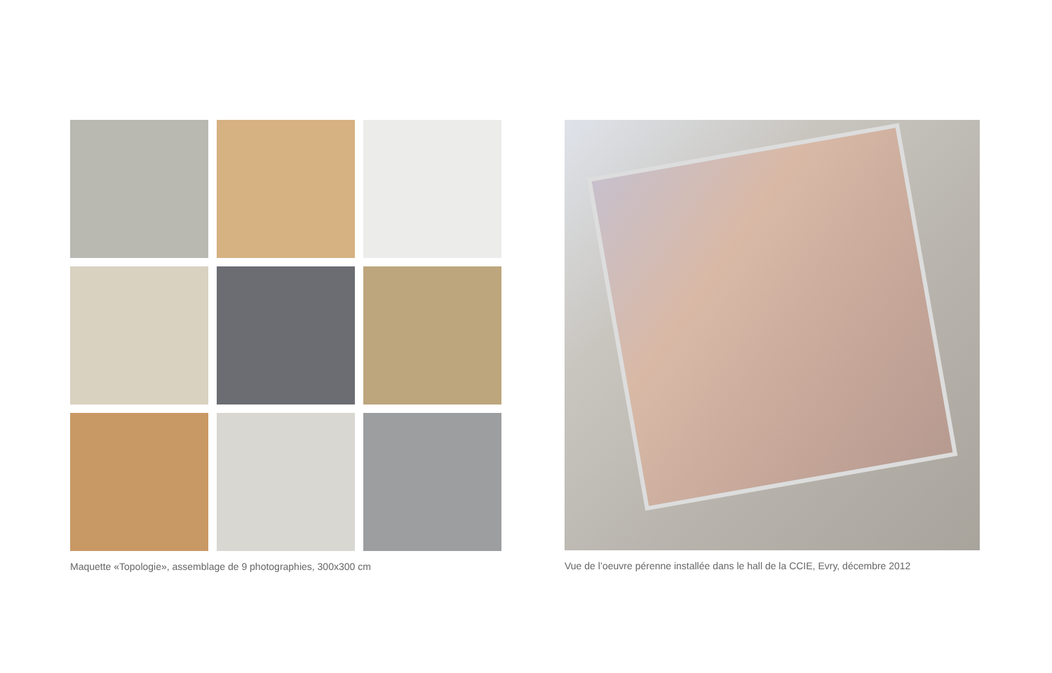Maquette «Topologie», assemblage de 9 photographies, 300x300 cm
Vue de l’oeuvre pérenne installée dans le hall de la CCIE, Evry, décembre 2012